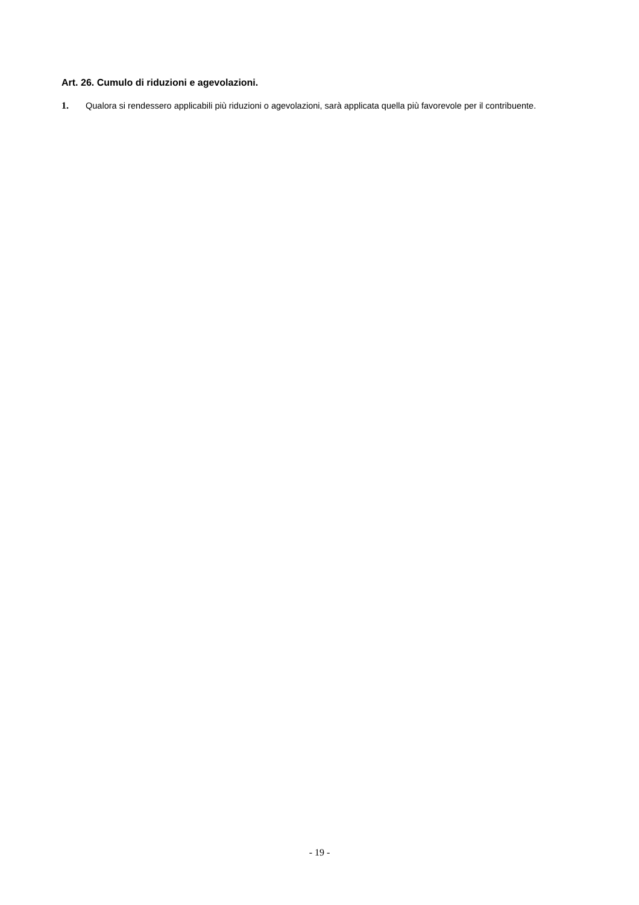Art. 26. Cumulo di riduzioni e agevolazioni.
1. Qualora si rendessero applicabili più riduzioni o agevolazioni, sarà applicata quella più favorevole per il contribuente.
- 19 -